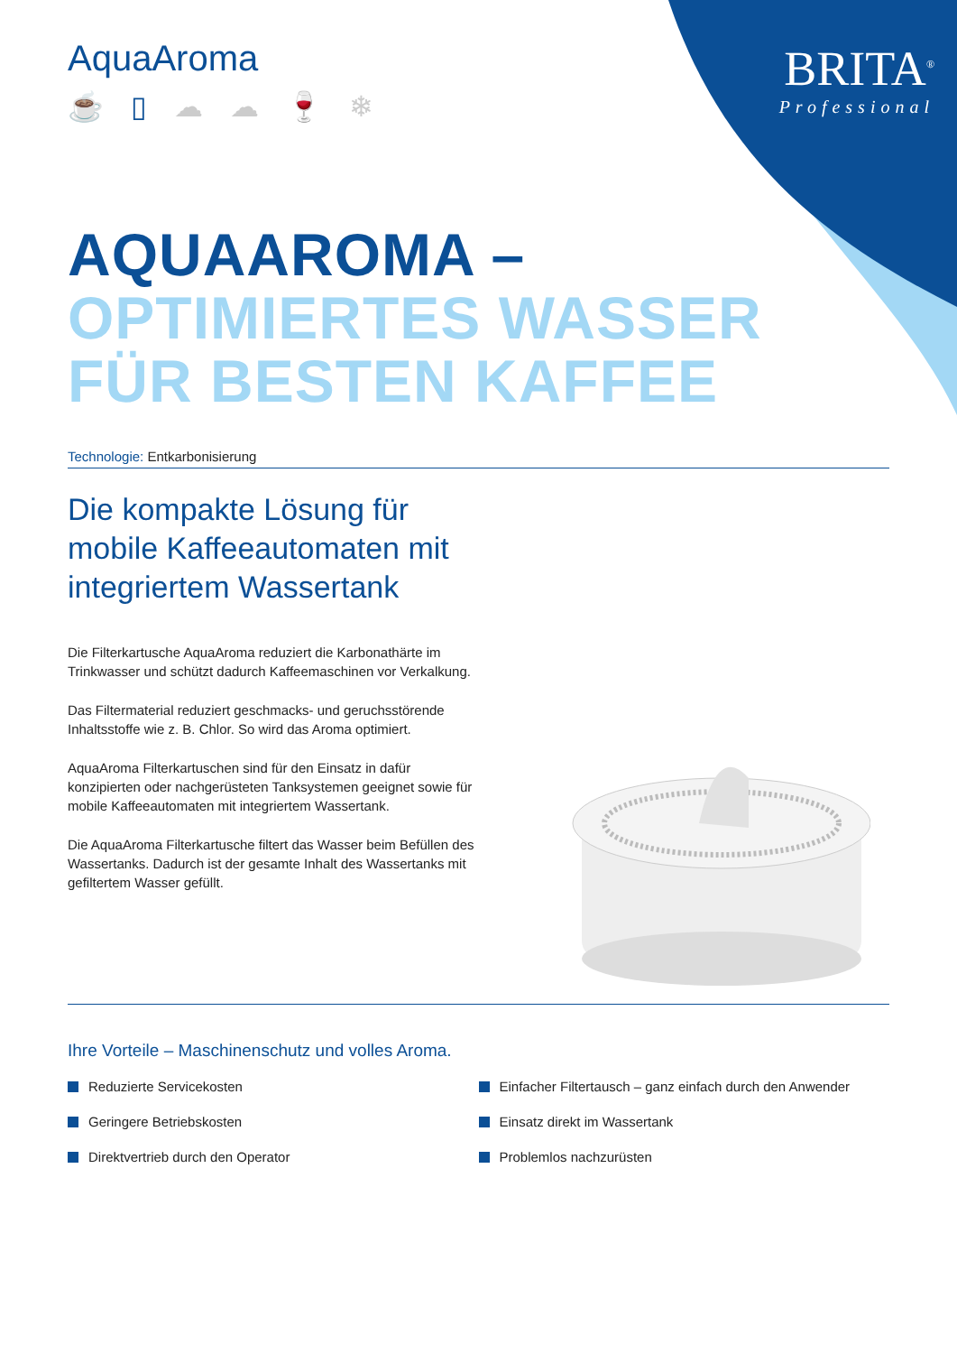BRITA<sup>®</sup>
Professional
AquaAroma
☕ ▯ ☁ ☁ 🍷 ❄
AQUAAROMA –
OPTIMIERTES WASSER
FÜR BESTEN KAFFEE
Technologie: Entkarbonisierung
Die kompakte Lösung für mobile Kaffeeautomaten mit integriertem Wassertank
Die Filterkartusche AquaAroma reduziert die Karbonathärte im Trinkwasser und schützt dadurch Kaffeemaschinen vor Verkalkung.
Das Filtermaterial reduziert geschmacks- und geruchsstörende Inhaltsstoffe wie z. B. Chlor. So wird das Aroma optimiert.
AquaAroma Filterkartuschen sind für den Einsatz in dafür konzipierten oder nachgerüsteten Tanksystemen geeignet sowie für mobile Kaffeeautomaten mit integriertem Wassertank.
Die AquaAroma Filterkartusche filtert das Wasser beim Befüllen des Wassertanks. Dadurch ist der gesamte Inhalt des Wassertanks mit gefiltertem Wasser gefüllt.
Ihre Vorteile – Maschinenschutz und volles Aroma.
Reduzierte Servicekosten
Geringere Betriebskosten
Direktvertrieb durch den Operator
Einfacher Filtertausch – ganz einfach durch den Anwender
Einsatz direkt im Wassertank
Problemlos nachzurüsten